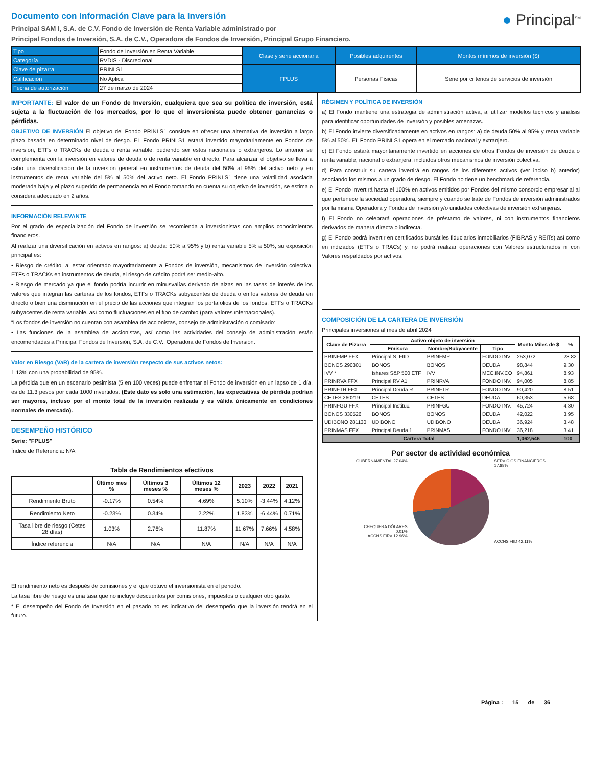Documento con Información Clave para la Inversión
Principal SAM I, S.A. de C.V. Fondo de Inversión de Renta Variable administrado por
Principal Fondos de Inversión, S.A. de C.V., Operadora de Fondos de Inversión, Principal Grupo Financiero.
● Principal<sup>SM</sup>
| Tipo | Fondo de Inversión en Renta Variable | Clase y serie accionaria | Posibles adquirentes | Montos mínimos de inversión ($) |
| Categoría | RVDIS - Discrecional | | | |
| Clave de pizarra | PRINLS1 | FPLUS | Personas Físicas | Serie por criterios de servicios de inversión |
| Calificación | No Aplica | | | |
| Fecha de autorización | 27 de marzo de 2024 | | | |
IMPORTANTE: El valor de un Fondo de Inversión, cualquiera que sea su política de inversión, está sujeta a la fluctuación de los mercados, por lo que el inversionista puede obtener ganancias o pérdidas.
OBJETIVO DE INVERSIÓN El objetivo del Fondo PRINLS1 consiste en ofrecer una alternativa de inversión a largo plazo basada en determinado nivel de riesgo. EL Fondo PRINLS1 estará invertido mayoritariamente en Fondos de inversión, ETFs o TRACKs de deuda o renta variable, pudiendo ser estos nacionales o extranjeros. Lo anterior se complementa con la inversión en valores de deuda o de renta variable en directo. Para alcanzar el objetivo se lleva a cabo una diversificación de la inversión general en instrumentos de deuda del 50% al 95% del activo neto y en instrumentos de renta variable del 5% al 50% del activo neto. El Fondo PRINLS1 tiene una volatilidad asociada moderada baja y el plazo sugerido de permanencia en el Fondo tomando en cuenta su objetivo de inversión, se estima o considera adecuado en 2 años.
INFORMACIÓN RELEVANTE
Por el grado de especialización del Fondo de inversión se recomienda a inversionistas con amplios conocimientos financieros.
Al realizar una diversificación en activos en rangos: a) deuda: 50% a 95% y b) renta variable 5% a 50%, su exposición principal es:
• Riesgo de crédito, al estar orientado mayoritariamente a Fondos de inversión, mecanismos de inversión colectiva, ETFs o TRACKs en instrumentos de deuda, el riesgo de crédito podrá ser medio-alto.
• Riesgo de mercado ya que el fondo podría incurrir en minusvalías derivado de alzas en las tasas de interés de los valores que integran las carteras de los fondos, ETFs o TRACKs subyacentes de deuda o en los valores de deuda en directo o bien una disminución en el precio de las acciones que integran los portafolios de los fondos, ETFs o TRACKs subyacentes de renta variable, así como fluctuaciones en el tipo de cambio (para valores internacionales).
“Los fondos de inversión no cuentan con asamblea de accionistas, consejo de administración o comisario:
• Las funciones de la asamblea de accionistas, así como las actividades del consejo de administración están encomendadas a Principal Fondos de Inversión, S.A. de C.V., Operadora de Fondos de Inversión.
Valor en Riesgo (VaR) de la cartera de inversión respecto de sus activos netos:
1.13% con una probabilidad de 95%.
La pérdida que en un escenario pesimista (5 en 100 veces) puede enfrentar el Fondo de inversión en un lapso de 1 día, es de 11.3 pesos por cada 1000 invertidos. (Este dato es solo una estimación, las expectativas de pérdida podrían ser mayores, incluso por el monto total de la inversión realizada y es válida únicamente en condiciones normales de mercado).
DESEMPEÑO HISTÓRICO
Serie: "FPLUS"
Índice de Referencia: N/A
Tabla de Rendimientos efectivos
| | Último mes % | Últimos 3 meses % | Últimos 12 meses % | 2023 | 2022 | 2021 |
| --- | --- | --- | --- | --- | --- | --- |
| Rendimiento Bruto | -0.17% | 0.54% | 4.69% | 5.10% | -3.44% | 4.12% |
| Rendimiento Neto | -0.23% | 0.34% | 2.22% | 1.83% | -6.44% | 0.71% |
| Tasa libre de riesgo (Cetes 28 días) | 1.03% | 2.76% | 11.87% | 11.67% | 7.66% | 4.58% |
| Índice referencia | N/A | N/A | N/A | N/A | N/A | N/A |
El rendimiento neto es después de comisiones y el que obtuvo el inversionista en el periodo.
La tasa libre de riesgo es una tasa que no incluye descuentos por comisiones, impuestos o cualquier otro gasto.
* El desempeño del Fondo de Inversión en el pasado no es indicativo del desempeño que la inversión tendrá en el futuro.
RÉGIMEN Y POLÍTICA DE INVERSIÓN
a) El Fondo mantiene una estrategia de administración activa, al utilizar modelos técnicos y análisis para identificar oportunidades de inversión y posibles amenazas.
b) El Fondo invierte diversificadamente en activos en rangos: a) de deuda 50% al 95% y renta variable 5% al 50%. EL Fondo PRINLS1 opera en el mercado nacional y extranjero.
c) El Fondo estará mayoritariamente invertido en acciones de otros Fondos de inversión de deuda o renta variable, nacional o extranjera, incluidos otros mecanismos de inversión colectiva.
d) Para construir su cartera invertirá en rangos de los diferentes activos (ver inciso b) anterior) asociando los mismos a un grado de riesgo. El Fondo no tiene un benchmark de referencia.
e) El Fondo invertirá hasta el 100% en activos emitidos por Fondos del mismo consorcio empresarial al que pertenece la sociedad operadora, siempre y cuando se trate de Fondos de inversión administrados por la misma Operadora y Fondos de inversión y/o unidades colectivas de inversión extranjeras.
f) El Fondo no celebrará operaciones de préstamo de valores, ni con instrumentos financieros derivados de manera directa o indirecta.
g) El Fondo podrá invertir en certificados bursátiles fiduciarios inmobiliarios (FIBRAS y REITs) así como en indizados (ETFs o TRACs) y, no podrá realizar operaciones con Valores estructurados ni con Valores respaldados por activos.
COMPOSICIÓN DE LA CARTERA DE INVERSIÓN
Principales inversiones al mes de abril 2024
| Clave de Pizarra | Activo objeto de inversión | | | Monto Miles de $ | % |
| --- | --- | --- | --- | --- | --- |
| | Emisora | Nombre/Subyacente | Tipo | | |
| PRINFMP FFX | Principal S, FIID | PRINFMP | FONDO INV. | 253,072 | 23.82 |
| BONOS 290301 | BONOS | BONOS | DEUDA | 98,844 | 9.30 |
| IVV * | Ishares S&P 500 ETF | IVV | MEC.INV.CO | 94,861 | 8.93 |
| PRINRVA FFX | Principal RV A1 | PRINRVA | FONDO INV. | 94,005 | 8.85 |
| PRINFTR FFX | Principal Deuda R | PRINFTR | FONDO INV. | 90,420 | 8.51 |
| CETES 260219 | CETES | CETES | DEUDA | 60,353 | 5.68 |
| PRINFGU FFX | Principal Instituc. | PRINFGU | FONDO INV. | 45,724 | 4.30 |
| BONOS 330526 | BONOS | BONOS | DEUDA | 42,022 | 3.95 |
| UDIBONO 281130 | UDIBONO | UDIBONO | DEUDA | 36,924 | 3.48 |
| PRINMAS FFX | Principal Deuda 1 | PRINMAS | FONDO INV. | 36,218 | 3.41 |
| Cartera Total | | | | 1,062,546 | 100 |
Por sector de actividad económica
GUBERNAMENTAL 27.04%
CHEQUERA DÓLARES 0.01%
ACCNS FIRV 12.96%
SERVICIOS FINANCIEROS 17.88%
ACCNS FIID 42.11%
Página : 15 de 36